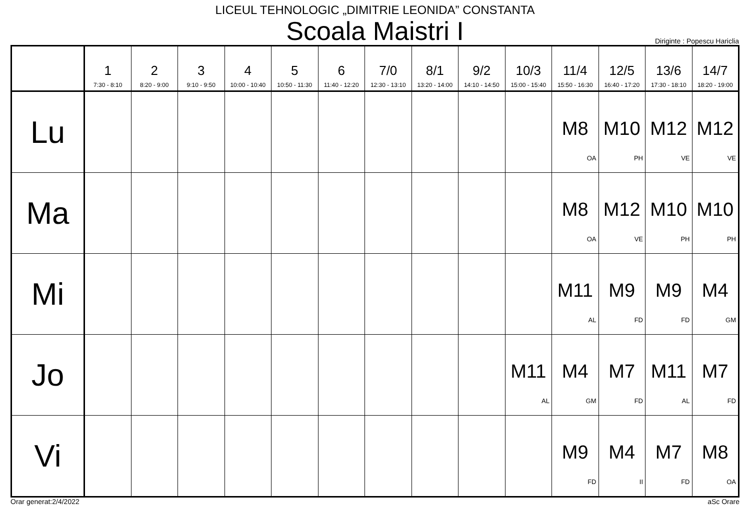LICEUL TEHNOLOGIC „DIMITRIE LEONIDA” CONSTANTA
Scoala Maistri I
Diriginte : Popescu Hariclia
| | 1 7:30 - 8:10 | 2 8:20 - 9:00 | 3 9:10 - 9:50 | 4 10:00 - 10:40 | 5 10:50 - 11:30 | 6 11:40 - 12:20 | 7/0 12:30 - 13:10 | 8/1 13:20 - 14:00 | 9/2 14:10 - 14:50 | 10/3 15:00 - 15:40 | 11/4 15:50 - 16:30 | 12/5 16:40 - 17:20 | 13/6 17:30 - 18:10 | 14/7 18:20 - 19:00 |
| --- | --- | --- | --- | --- | --- | --- | --- | --- | --- | --- | --- | --- | --- | --- |
| Lu | | | | | | | | | | | M8 OA | M10 PH | M12 VE | M12 VE |
| Ma | | | | | | | | | | | M8 OA | M12 VE | M10 PH | M10 PH |
| Mi | | | | | | | | | | | M11 AL | M9 FD | M9 FD | M4 GM |
| Jo | | | | | | | | | | M11 AL | M4 GM | M7 FD | M11 AL | M7 FD |
| Vi | | | | | | | | | | | M9 FD | M4 II | M7 FD | M8 OA |
Orar generat:2/4/2022 aSc Orare